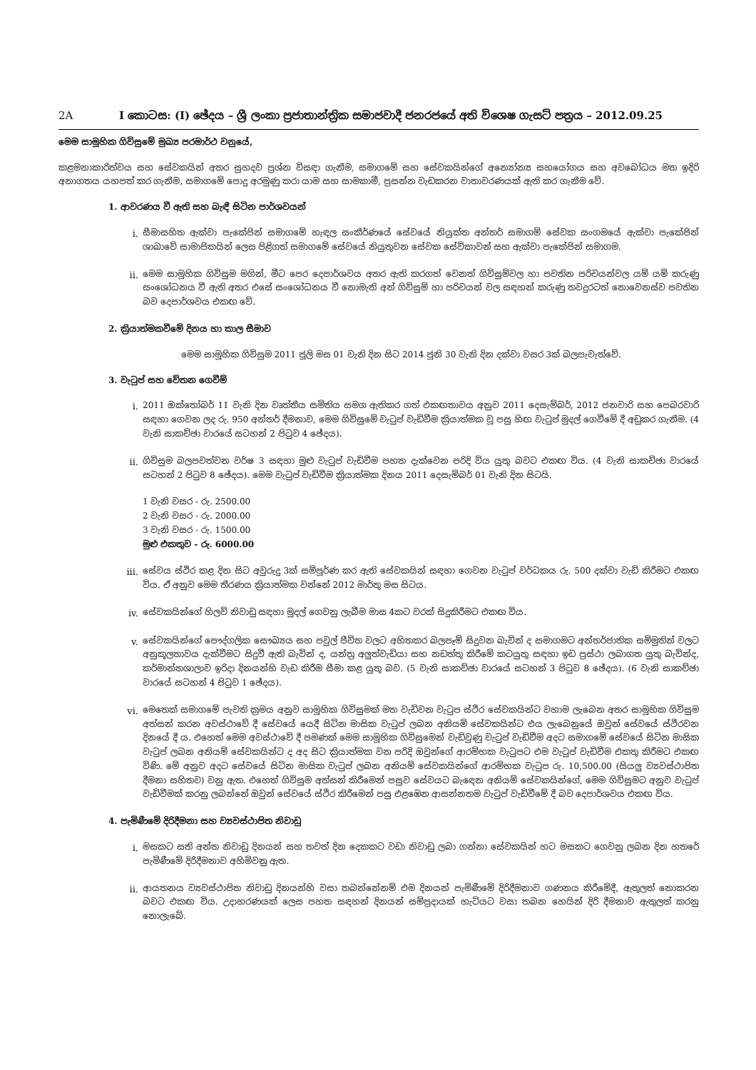2A I කොටස: (I) ඡේදය – ශ්‍රී ලංකා ප්‍රජාතාන්ත්‍රික සමාජවාදී ජනරජයේ අති විශෙෂ ගැසට් පත්‍රය – 2012.09.25
මෙම සාමූහික ගිවිසුමේ මුඛ්‍ය පරමාර්ථ වනුයේ,
කළමනාකාරිත්වය සහ සේවකයින් අතර සුහදව ප්‍රශ්න විසඳා ගැනීම, සමාගමේ සහ සේවකයින්ගේ අන්‍යෝන්‍ය සහයෝගය සහ අවබෝධය මත ඉදිරි අනාගතය යහපත් කර ගැනීම, සමාගමේ පොදු අරමුණු කරා යාම සහ සාමකාමී, ප්‍රසන්න වැඩකරන වාතාවරණයක් ඇති කර ගැනීම වේ.
1. ආවරණය වී ඇති සහ බැඳී සිටින පාර්ශවයන්
i. සීමාසහිත ඇක්වා පැකේජින් සමාගමේ හැඳල සංකීර්ණයේ සේවයේ නියුක්ත අන්තර් සමාගම් සේවක සංගමයේ ඇක්වා පැකේජින් ශාඛාවේ සාමාජිකයින් ලෙස පිළිගත් සමාගමේ සේවයේ නියුතුවන සේවක සේවිකාවන් සහ ඇක්වා පැකේජින් සමාගම.
ii. මෙම සාමූහික ගිවිසුම මගින්, මීට පෙර දෙපාර්ශවය අතර ඇති කරගත් වෙනත් ගිවිසුම්වල හා පවතින පරිචයන්වල යම් යම් කරුණු සංශෝධනය වී ඇති අතර එසේ සංශෝධනය වී නොමැති අන් ගිවිසුම් හා පරිචයන් වල සඳහන් කරුණු තවදුරටත් නොවෙනස්ව පවතින බව දෙපාර්ශවය එකඟ වේ.
2. ක්‍රියාත්මකවීමේ දිනය හා කාල සීමාව
මෙම සාමූහික ගිවිසුම 2011 ජූලි මස 01 වැනි දින සිට 2014 ජූනි 30 වැනි දින දක්වා වසර 3ක් බලපැවැත්වේ.
3. වැටුප් සහ වේතන ගෙවීම්
i. 2011 ඔක්තෝබර් 11 වැනි දින වෘත්තීය සමිතිය සමග ඇතිකර ගත් එකඟතාවය අනුව 2011 දෙසැම්බර්, 2012 ජනවාරි සහ පෙබරවාරි සඳහා ගෙවන ලද රු. 950 අන්තර් දීමනාව, මෙම ගිවිසුමේ වැටුප් වැඩිවීම ක්‍රියාත්මක වූ පසු හිඟ වැටුප් මුදල් ගෙවීමේ දී අඩුකර ගැනීම. (4 වැනි සාකච්ඡා වාරයේ සටහන් 2 පිටුව 4 ඡේදය).
ii. ගිවිසුම බලපවත්වන වර්ෂ 3 සඳහා මුළු වැටුප් වැඩිවීම පහත දැක්වෙන පරිදි විය යුතු බවට එකඟ විය. (4 වැනි සාකච්ඡා වාරයේ සටහන් 2 පිටුව 8 ඡේදය). මෙම වැටුප් වැඩිවීම ක්‍රියාත්මක දිනය 2011 දෙසැම්බර් 01 වැනි දින සිටයි.
1 වැනි වසර - රු. 2500.00
2 වැනි වසර - රු. 2000.00
3 වැනි වසර - රු. 1500.00
මුළු එකතුව - රු. 6000.00
iii. සේවය ස්ථිර කළ දින සිට අවුරුදු 3ක් සම්පූර්ණ කර ඇති සේවකයින් සඳහා ගෙවන වැටුප් වර්ධකය රු. 500 දක්වා වැඩි කිරීමට එකඟ විය. ඒ අනුව මෙම තීරණය ක්‍රියාත්මක වන්නේ 2012 මාර්තු මස සිටය.
iv. සේවකයින්ගේ හිලව් නිවාඩු සඳහා මුදල් ගෙවනු ලැබීම මාස 4කට වරක් සිදුකිරීමට එකඟ විය.
v. සේවකයින්ගේ පෞද්ගලික සෞඛ්‍යය සහ පවුල් ජීවිත වලට අහිතකර බලපෑම් සිදුවන බැවින් ද සමාගමට අන්තර්ජාතික සම්මුතින් වලට අනුකූලතාවය දැක්වීමට සිදුවී ඇති බැවින් ද, යන්ත්‍ර අලුත්වැඩියා සහ නඩත්තු කිරීමේ කටයුතු සඳහා ඉඩ ප්‍රස්ථා ලබාගත යුතු බැවින්ද, කර්මාන්තශාලාව ඉරිදා දිනයන්හි වැඩ කිරීම සීමා කළ යුතු බව. (5 වැනි සාකච්ඡා වාරයේ සටහන් 3 පිටුව 8 ඡේදය). (6 වැනි සාකච්ඡා වාරයේ සටහන් 4 පිටුව 1 ඡේදය).
vi. මෙතෙක් සමාගමේ පැවති ක්‍රමය අනුව සාමූහික ගිවිසුමක් මත වැඩිවන වැටුප ස්ථිර සේවකයින්ට වහාම ලැබෙන අතර සාමූහික ගිවිසුම අත්සන් කරන අවස්ථාවේ දී සේවයේ යෙදී සිටින මාසික වැටුප් ලබන අනියම් සේවකයින්ට එය ලැබෙනුයේ ඔවුන් සේවයේ ස්ථිරවන දිනයේ දී ය. එහෙත් මෙම අවස්ථාවේ දී පමණක් මෙම සාමූහික ගිවිසුමෙන් වැඩිවුණු වැටුප් වැඩිවීම අදට සමාගමේ සේවයේ සිටින මාසික වැටුප් ලබන අනියම් සේවකයින්ට ද අද සිට ක්‍රියාත්මක වන පරිදි ඔවුන්ගේ ආරම්භක වැටුපට එම වැටුප් වැඩිවීම එකතු කිරීමට එකඟ විණි. මේ අනුව අදට සේවයේ සිටින මාසික වැටුප් ලබන අනියම් සේවකයින්ගේ ආරම්භක වැටුප රු. 10,500.00 (සියලු ව්‍යවස්ථාපිත දීමනා සහිතව) වනු ඇත. එහෙත් ගිවිසුම අත්සන් කිරීමෙන් පසුව සේවයට බැඳෙන අනියම් සේවකයින්ගේ, මෙම ගිවිසුමට අනුව වැටුප් වැඩිවීමක් කරනු ලබන්නේ ඔවුන් සේවයේ ස්ථිර කිරීමෙන් පසු එළඹෙන ආසන්නතම වැටුප් වැඩිවීමේ දී බව දෙපාර්ශවය එකඟ විය.
4. පැමිණීමේ දිරිදීමනා සහ ව්‍යවස්ථාපිත නිවාඩු
i. මසකට සති අන්ත නිවාඩු දිනයන් සහ තවත් දින දෙකකට වඩා නිවාඩු ලබා ගන්නා සේවකයින් හට මසකට ගෙවනු ලබන දින හතරේ පැමිණීමේ දිරිදීමනාව අහිමිවනු ඇත.
ii. ආයතනය ව්‍යවස්ථාපිත නිවාඩු දිනයන්හි වසා තබන්නේනම් එම දිනයන් පැමිණීමේ දිරිදීමනාව ගණනය කිරීමේදී, ඇතුලත් නොකරන බවට එකඟ විය. උදාහරණයක් ලෙස පහත සඳහන් දිනයන් සම්ප්‍රදායක් හැටියට වසා තබන හෙයින් දිරි දීමනාව ඇතුලත් කරනු නොලැබේ.